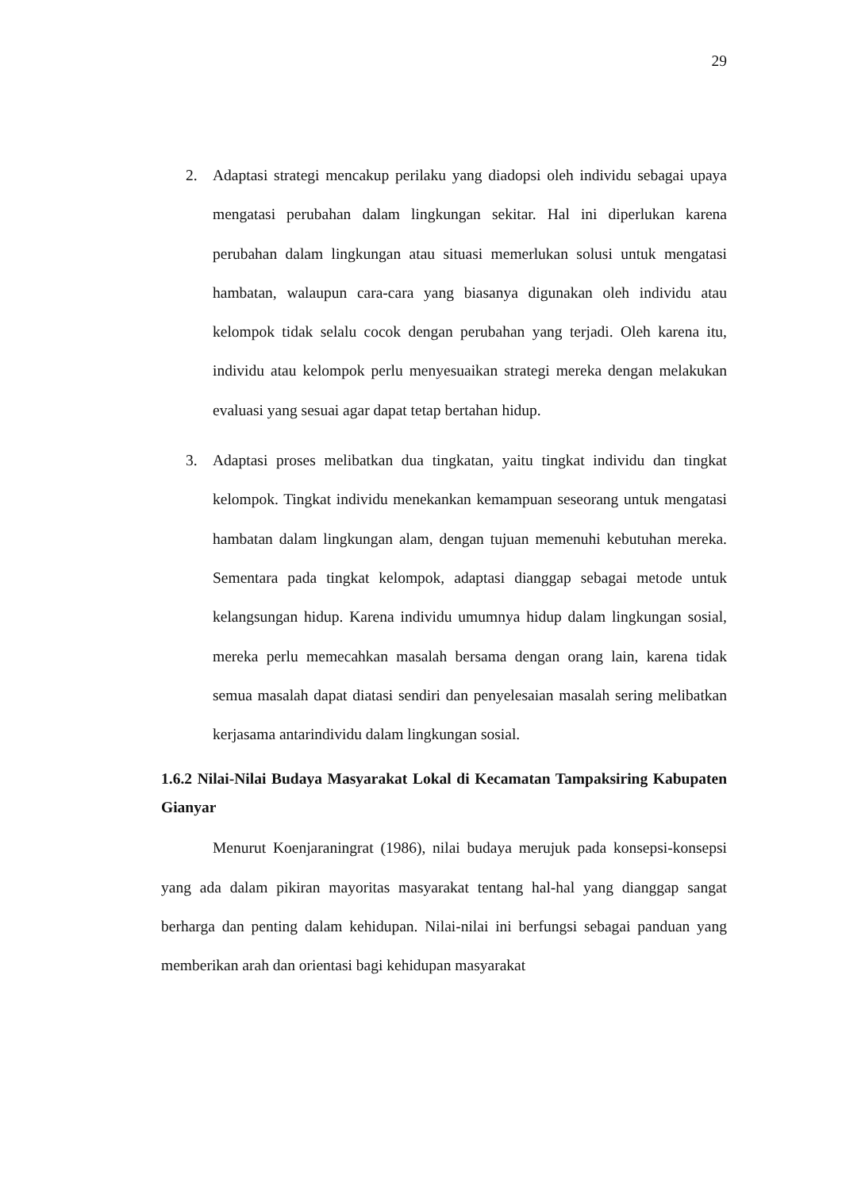29
2. Adaptasi strategi mencakup perilaku yang diadopsi oleh individu sebagai upaya mengatasi perubahan dalam lingkungan sekitar. Hal ini diperlukan karena perubahan dalam lingkungan atau situasi memerlukan solusi untuk mengatasi hambatan, walaupun cara-cara yang biasanya digunakan oleh individu atau kelompok tidak selalu cocok dengan perubahan yang terjadi. Oleh karena itu, individu atau kelompok perlu menyesuaikan strategi mereka dengan melakukan evaluasi yang sesuai agar dapat tetap bertahan hidup.
3. Adaptasi proses melibatkan dua tingkatan, yaitu tingkat individu dan tingkat kelompok. Tingkat individu menekankan kemampuan seseorang untuk mengatasi hambatan dalam lingkungan alam, dengan tujuan memenuhi kebutuhan mereka. Sementara pada tingkat kelompok, adaptasi dianggap sebagai metode untuk kelangsungan hidup. Karena individu umumnya hidup dalam lingkungan sosial, mereka perlu memecahkan masalah bersama dengan orang lain, karena tidak semua masalah dapat diatasi sendiri dan penyelesaian masalah sering melibatkan kerjasama antarindividu dalam lingkungan sosial.
1.6.2 Nilai-Nilai Budaya Masyarakat Lokal di Kecamatan Tampaksiring Kabupaten Gianyar
Menurut Koenjaraningrat (1986), nilai budaya merujuk pada konsepsi-konsepsi yang ada dalam pikiran mayoritas masyarakat tentang hal-hal yang dianggap sangat berharga dan penting dalam kehidupan. Nilai-nilai ini berfungsi sebagai panduan yang memberikan arah dan orientasi bagi kehidupan masyarakat